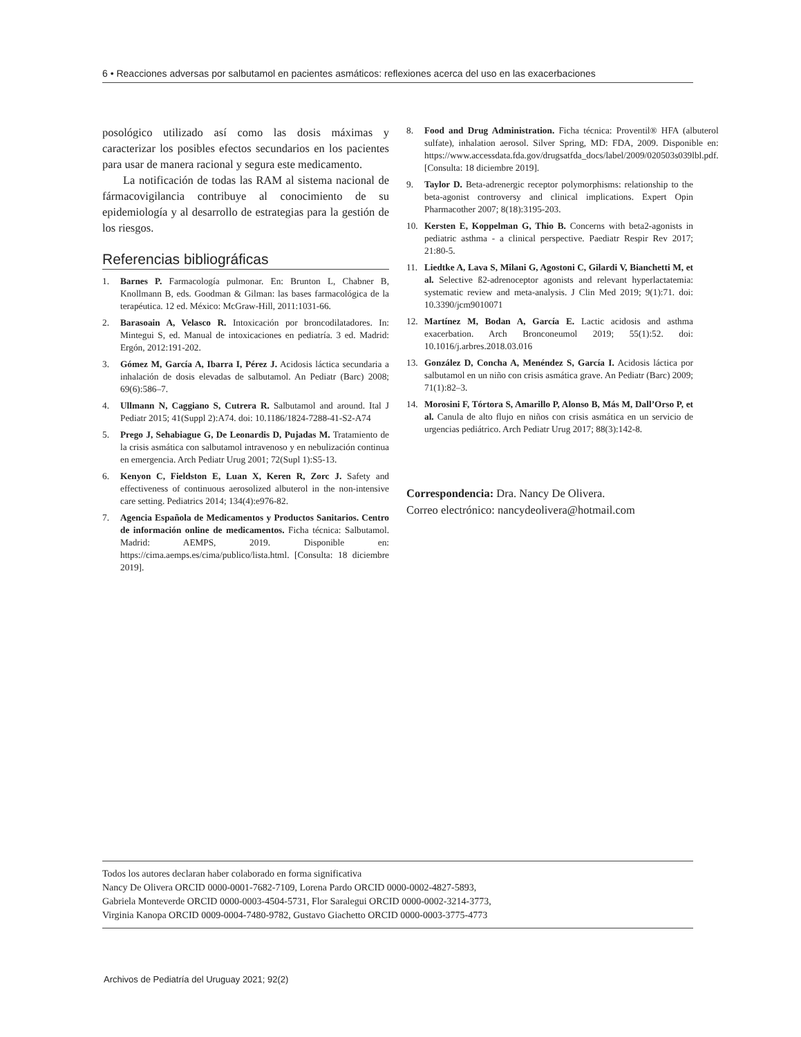6 • Reacciones adversas por salbutamol en pacientes asmáticos: reflexiones acerca del uso en las exacerbaciones
posológico utilizado así como las dosis máximas y caracterizar los posibles efectos secundarios en los pacientes para usar de manera racional y segura este medicamento.
La notificación de todas las RAM al sistema nacional de fármacovigilancia contribuye al conocimiento de su epidemiología y al desarrollo de estrategias para la gestión de los riesgos.
Referencias bibliográficas
1. Barnes P. Farmacología pulmonar. En: Brunton L, Chabner B, Knollmann B, eds. Goodman & Gilman: las bases farmacológica de la terapéutica. 12 ed. México: McGraw-Hill, 2011:1031-66.
2. Barasoain A, Velasco R. Intoxicación por broncodilatadores. In: Mintegui S, ed. Manual de intoxicaciones en pediatría. 3 ed. Madrid: Ergón, 2012:191-202.
3. Gómez M, García A, Ibarra I, Pérez J. Acidosis láctica secundaria a inhalación de dosis elevadas de salbutamol. An Pediatr (Barc) 2008; 69(6):586–7.
4. Ullmann N, Caggiano S, Cutrera R. Salbutamol and around. Ital J Pediatr 2015; 41(Suppl 2):A74. doi: 10.1186/1824-7288-41-S2-A74
5. Prego J, Sehabiague G, De Leonardis D, Pujadas M. Tratamiento de la crisis asmática con salbutamol intravenoso y en nebulización continua en emergencia. Arch Pediatr Urug 2001; 72(Supl 1):S5-13.
6. Kenyon C, Fieldston E, Luan X, Keren R, Zorc J. Safety and effectiveness of continuous aerosolized albuterol in the non-intensive care setting. Pediatrics 2014; 134(4):e976-82.
7. Agencia Española de Medicamentos y Productos Sanitarios. Centro de información online de medicamentos. Ficha técnica: Salbutamol. Madrid: AEMPS, 2019. Disponible en: https://cima.aemps.es/cima/publico/lista.html. [Consulta: 18 diciembre 2019].
8. Food and Drug Administration. Ficha técnica: Proventil® HFA (albuterol sulfate), inhalation aerosol. Silver Spring, MD: FDA, 2009. Disponible en: https://www.accessdata.fda.gov/drugsatfda_docs/label/2009/020503s039lbl.pdf. [Consulta: 18 diciembre 2019].
9. Taylor D. Beta-adrenergic receptor polymorphisms: relationship to the beta-agonist controversy and clinical implications. Expert Opin Pharmacother 2007; 8(18):3195-203.
10. Kersten E, Koppelman G, Thio B. Concerns with beta2-agonists in pediatric asthma - a clinical perspective. Paediatr Respir Rev 2017; 21:80-5.
11. Liedtke A, Lava S, Milani G, Agostoni C, Gilardi V, Bianchetti M, et al. Selective ß2-adrenoceptor agonists and relevant hyperlactatemia: systematic review and meta-analysis. J Clin Med 2019; 9(1):71. doi: 10.3390/jcm9010071
12. Martínez M, Bodan A, García E. Lactic acidosis and asthma exacerbation. Arch Bronconeumol 2019; 55(1):52. doi: 10.1016/j.arbres.2018.03.016
13. González D, Concha A, Menéndez S, García I. Acidosis láctica por salbutamol en un niño con crisis asmática grave. An Pediatr (Barc) 2009; 71(1):82–3.
14. Morosini F, Tórtora S, Amarillo P, Alonso B, Más M, Dall’Orso P, et al. Canula de alto flujo en niños con crisis asmática en un servicio de urgencias pediátrico. Arch Pediatr Urug 2017; 88(3):142-8.
Correspondencia: Dra. Nancy De Olivera.
Correo electrónico: nancydeolivera@hotmail.com
Todos los autores declaran haber colaborado en forma significativa
Nancy De Olivera ORCID 0000-0001-7682-7109, Lorena Pardo ORCID 0000-0002-4827-5893,
Gabriela Monteverde ORCID 0000-0003-4504-5731, Flor Saralegui ORCID 0000-0002-3214-3773,
Virginia Kanopa ORCID 0009-0004-7480-9782, Gustavo Giachetto ORCID 0000-0003-3775-4773
Archivos de Pediatría del Uruguay 2021; 92(2)